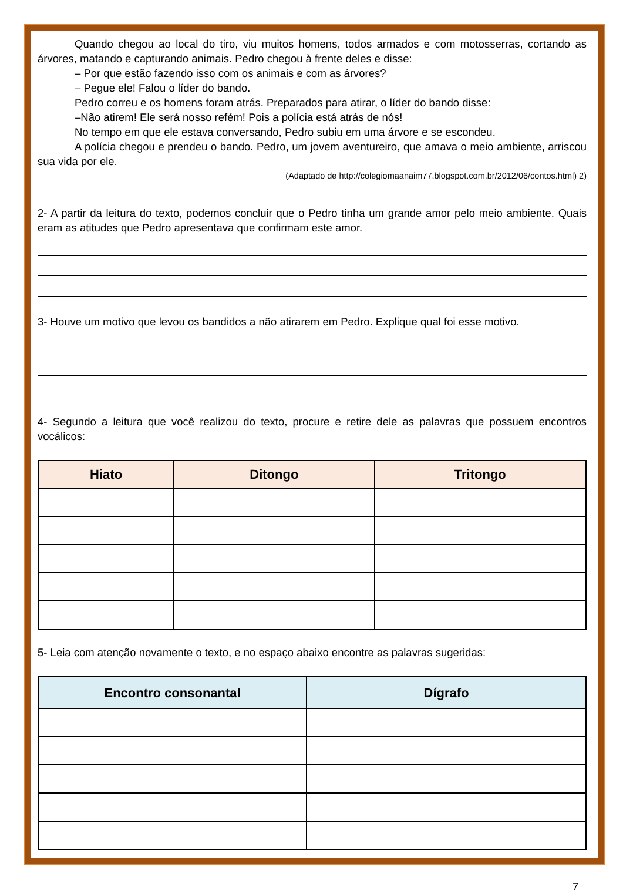Quando chegou ao local do tiro, viu muitos homens, todos armados e com motosserras, cortando as árvores, matando e capturando animais. Pedro chegou à frente deles e disse:
– Por que estão fazendo isso com os animais e com as árvores?
– Pegue ele! Falou o líder do bando.
Pedro correu e os homens foram atrás. Preparados para atirar, o líder do bando disse:
–Não atirem! Ele será nosso refém! Pois a polícia está atrás de nós!
No tempo em que ele estava conversando, Pedro subiu em uma árvore e se escondeu.
A polícia chegou e prendeu o bando. Pedro, um jovem aventureiro, que amava o meio ambiente, arriscou sua vida por ele.
(Adaptado de http://colegiomaanaim77.blogspot.com.br/2012/06/contos.html) 2)
2- A partir da leitura do texto, podemos concluir que o Pedro tinha um grande amor pelo meio ambiente. Quais eram as atitudes que Pedro apresentava que confirmam este amor.
3- Houve um motivo que levou os bandidos a não atirarem em Pedro. Explique qual foi esse motivo.
4- Segundo a leitura que você realizou do texto, procure e retire dele as palavras que possuem encontros vocálicos:
| Hiato | Ditongo | Tritongo |
| --- | --- | --- |
5- Leia com atenção novamente o texto, e no espaço abaixo encontre as palavras sugeridas:
| Encontro consonantal | Dígrafo |
| --- | --- |
7